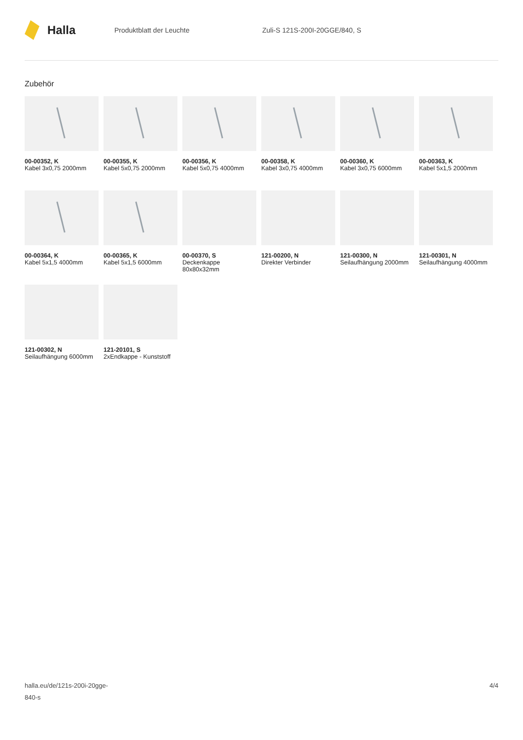Halla
Produktblatt der Leuchte Zuli-S 121S-200I-20GGE/840, S
Zubehör
00-00352, K
Kabel 3x0,75 2000mm
00-00355, K
Kabel 5x0,75 2000mm
00-00356, K
Kabel 5x0,75 4000mm
00-00358, K
Kabel 3x0,75 4000mm
00-00360, K
Kabel 3x0,75 6000mm
00-00363, K
Kabel 5x1,5 2000mm
00-00364, K
Kabel 5x1,5 4000mm
00-00365, K
Kabel 5x1,5 6000mm
00-00370, S
Deckenkappe 80x80x32mm
121-00200, N
Direkter Verbinder
121-00300, N
Seilaufhängung 2000mm
121-00301, N
Seilaufhängung 4000mm
121-00302, N
Seilaufhängung 6000mm
121-20101, S
2xEndkappe - Kunststoff
halla.eu/de/121s-200i-20gge-
840-s
4/4